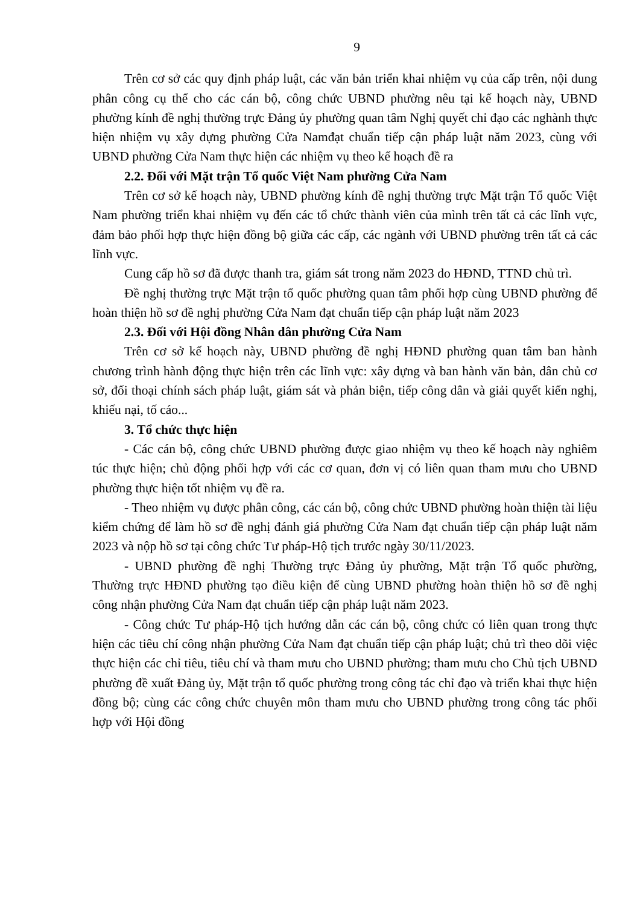9
Trên cơ sở các quy định pháp luật, các văn bản triển khai nhiệm vụ của cấp trên, nội dung phân công cụ thể cho các cán bộ, công chức UBND phường nêu tại kế hoạch này, UBND phường kính đề nghị thường trực Đảng ủy phường quan tâm Nghị quyết chỉ đạo các nghành thực hiện nhiệm vụ xây dựng phường Cửa Namđạt chuẩn tiếp cận pháp luật năm 2023, cùng với UBND phường Cửa Nam thực hiện các nhiệm vụ theo kế hoạch đề ra
2.2. Đối với Mặt trận Tổ quốc Việt Nam phường Cửa Nam
Trên cơ sở kế hoạch này, UBND phường kính đề nghị thường trực Mặt trận Tổ quốc Việt Nam phường triển khai nhiệm vụ đến các tổ chức thành viên của mình trên tất cả các lĩnh vực, đảm bảo phối hợp thực hiện đồng bộ giữa các cấp, các ngành với UBND phường trên tất cả các lĩnh vực.
Cung cấp hồ sơ đã được thanh tra, giám sát trong năm 2023 do HĐND, TTND chủ trì.
Đề nghị thường trực Mặt trận tổ quốc phường quan tâm phối hợp cùng UBND phường để hoàn thiện hồ sơ đề nghị phường Cửa Nam đạt chuẩn tiếp cận pháp luật năm 2023
2.3. Đối với Hội đồng Nhân dân phường Cửa Nam
Trên cơ sở kế hoạch này, UBND phường đề nghị HĐND phường quan tâm ban hành chương trình hành động thực hiện trên các lĩnh vực: xây dựng và ban hành văn bản, dân chủ cơ sở, đối thoại chính sách pháp luật, giám sát và phản biện, tiếp công dân và giải quyết kiến nghị, khiếu nại, tố cáo...
3. Tổ chức thực hiện
- Các cán bộ, công chức UBND phường được giao nhiệm vụ theo kế hoạch này nghiêm túc thực hiện; chủ động phối hợp với các cơ quan, đơn vị có liên quan tham mưu cho UBND phường thực hiện tốt nhiệm vụ đề ra.
- Theo nhiệm vụ được phân công, các cán bộ, công chức UBND phường hoàn thiện tài liệu kiểm chứng để làm hồ sơ đề nghị đánh giá phường Cửa Nam đạt chuẩn tiếp cận pháp luật năm 2023 và nộp hồ sơ tại công chức Tư pháp-Hộ tịch trước ngày 30/11/2023.
- UBND phường đề nghị Thường trực Đảng ủy phường, Mặt trận Tổ quốc phường, Thường trực HĐND phường tạo điều kiện để cùng UBND phường hoàn thiện hồ sơ đề nghị công nhận phường Cửa Nam đạt chuẩn tiếp cận pháp luật năm 2023.
- Công chức Tư pháp-Hộ tịch hướng dẫn các cán bộ, công chức có liên quan trong thực hiện các tiêu chí công nhận phường Cửa Nam đạt chuẩn tiếp cận pháp luật; chủ trì theo dõi việc thực hiện các chỉ tiêu, tiêu chí và tham mưu cho UBND phường; tham mưu cho Chủ tịch UBND phường đề xuất Đảng ủy, Mặt trận tổ quốc phường trong công tác chỉ đạo và triển khai thực hiện đồng bộ; cùng các công chức chuyên môn tham mưu cho UBND phường trong công tác phối hợp với Hội đồng